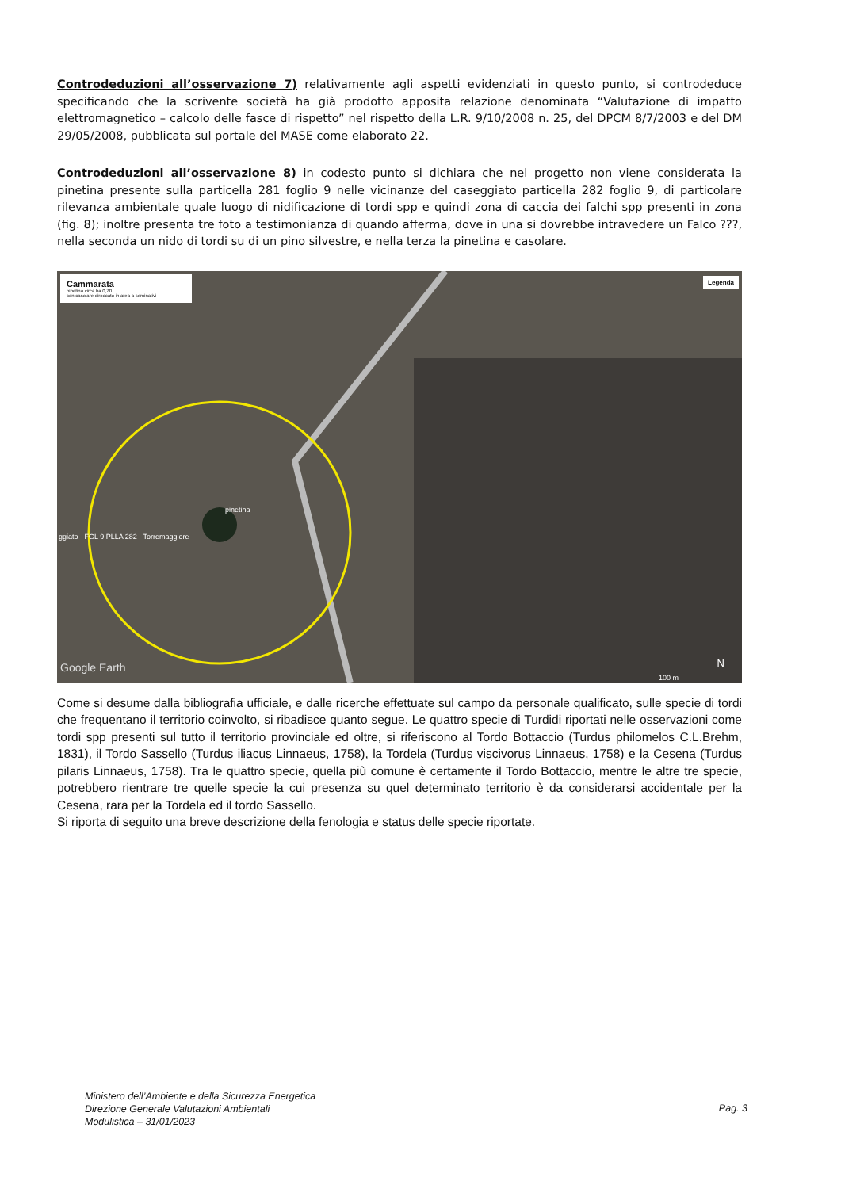Controdeduzioni all’osservazione 7) relativamente agli aspetti evidenziati in questo punto, si controdeduce specificando che la scrivente società ha già prodotto apposita relazione denominata “Valutazione di impatto elettromagnetico – calcolo delle fasce di rispetto” nel rispetto della L.R. 9/10/2008 n. 25, del DPCM 8/7/2003 e del DM 29/05/2008, pubblicata sul portale del MASE come elaborato 22.
Controdeduzioni all’osservazione 8) in codesto punto si dichiara che nel progetto non viene considerata la pinetina presente sulla particella 281 foglio 9 nelle vicinanze del caseggiato particella 282 foglio 9, di particolare rilevanza ambientale quale luogo di nidificazione di tordi spp e quindi zona di caccia dei falchi spp presenti in zona (fig. 8); inoltre presenta tre foto a testimonianza di quando afferma, dove in una si dovrebbe intravedere un Falco ???, nella seconda un nido di tordi su di un pino silvestre, e nella terza la pinetina e casolare.
Cammarata
pinetina circa ha 0,70
con casolare diroccato in area a seminativi
Legenda
pinetina
ggiato - FGL 9 PLLA 282 - Torremaggiore
Google Earth N
100 m
Come si desume dalla bibliografia ufficiale, e dalle ricerche effettuate sul campo da personale qualificato, sulle specie di tordi che frequentano il territorio coinvolto, si ribadisce quanto segue. Le quattro specie di Turdidi riportati nelle osservazioni come tordi spp presenti sul tutto il territorio provinciale ed oltre, si riferiscono al Tordo Bottaccio (Turdus philomelos C.L.Brehm, 1831), il Tordo Sassello (Turdus iliacus Linnaeus, 1758), la Tordela (Turdus viscivorus Linnaeus, 1758) e la Cesena (Turdus pilaris Linnaeus, 1758). Tra le quattro specie, quella più comune è certamente il Tordo Bottaccio, mentre le altre tre specie, potrebbero rientrare tre quelle specie la cui presenza su quel determinato territorio è da considerarsi accidentale per la Cesena, rara per la Tordela ed il tordo Sassello.
Si riporta di seguito una breve descrizione della fenologia e status delle specie riportate.
Ministero dell’Ambiente e della Sicurezza Energetica
Direzione Generale Valutazioni Ambientali
Modulistica – 31/01/2023
Pag. 3